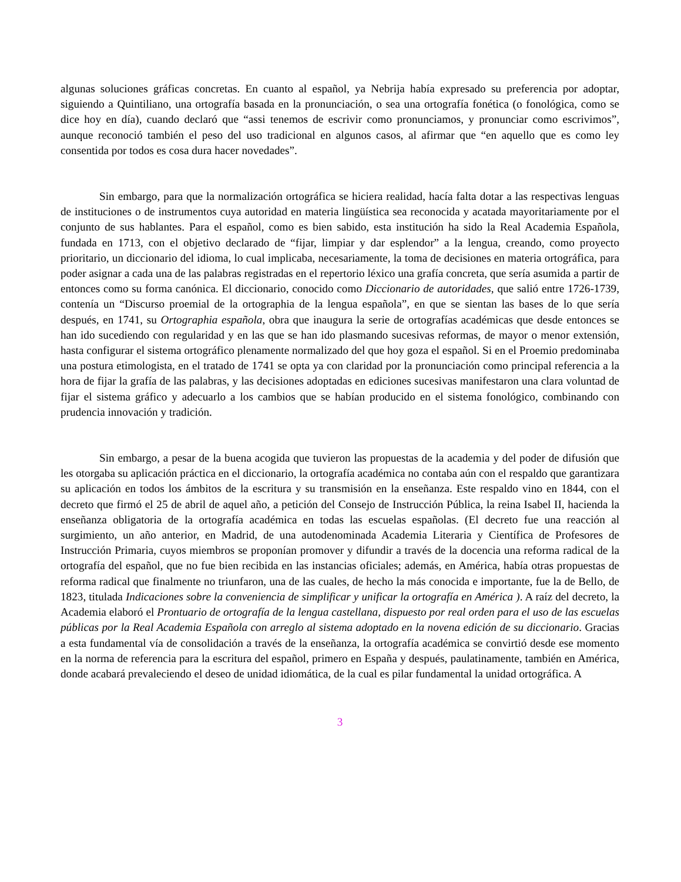algunas soluciones gráficas concretas. En cuanto al español, ya Nebrija había expresado su preferencia por adoptar, siguiendo a Quintiliano, una ortografía basada en la pronunciación, o sea una ortografía fonética (o fonológica, como se dice hoy en día), cuando declaró que “assi tenemos de escrivir como pronunciamos, y pronunciar como escrivimos”, aunque reconoció también el peso del uso tradicional en algunos casos, al afirmar que “en aquello que es como ley consentida por todos es cosa dura hacer novedades”.
Sin embargo, para que la normalización ortográfica se hiciera realidad, hacía falta dotar a las respectivas lenguas de instituciones o de instrumentos cuya autoridad en materia lingüística sea reconocida y acatada mayoritariamente por el conjunto de sus hablantes. Para el español, como es bien sabido, esta institución ha sido la Real Academia Española, fundada en 1713, con el objetivo declarado de “fijar, limpiar y dar esplendor” a la lengua, creando, como proyecto prioritario, un diccionario del idioma, lo cual implicaba, necesariamente, la toma de decisiones en materia ortográfica, para poder asignar a cada una de las palabras registradas en el repertorio léxico una grafía concreta, que sería asumida a partir de entonces como su forma canónica. El diccionario, conocido como Diccionario de autoridades, que salió entre 1726-1739, contenía un “Discurso proemial de la ortographia de la lengua española”, en que se sientan las bases de lo que sería después, en 1741, su Ortographia española, obra que inaugura la serie de ortografías académicas que desde entonces se han ido sucediendo con regularidad y en las que se han ido plasmando sucesivas reformas, de mayor o menor extensión, hasta configurar el sistema ortográfico plenamente normalizado del que hoy goza el español. Si en el Proemio predominaba una postura etimologista, en el tratado de 1741 se opta ya con claridad por la pronunciación como principal referencia a la hora de fijar la grafía de las palabras, y las decisiones adoptadas en ediciones sucesivas manifestaron una clara voluntad de fijar el sistema gráfico y adecuarlo a los cambios que se habían producido en el sistema fonológico, combinando con prudencia innovación y tradición.
Sin embargo, a pesar de la buena acogida que tuvieron las propuestas de la academia y del poder de difusión que les otorgaba su aplicación práctica en el diccionario, la ortografía académica no contaba aún con el respaldo que garantizara su aplicación en todos los ámbitos de la escritura y su transmisión en la enseñanza. Este respaldo vino en 1844, con el decreto que firmó el 25 de abril de aquel año, a petición del Consejo de Instrucción Pública, la reina Isabel II, hacienda la enseñanza obligatoria de la ortografía académica en todas las escuelas españolas. (El decreto fue una reacción al surgimiento, un año anterior, en Madrid, de una autodenominada Academia Literaria y Científica de Profesores de Instrucción Primaria, cuyos miembros se proponían promover y difundir a través de la docencia una reforma radical de la ortografía del español, que no fue bien recibida en las instancias oficiales; además, en América, había otras propuestas de reforma radical que finalmente no triunfaron, una de las cuales, de hecho la más conocida e importante, fue la de Bello, de 1823, titulada Indicaciones sobre la conveniencia de simplificar y unificar la ortografía en América ). A raíz del decreto, la Academia elaboró el Prontuario de ortografía de la lengua castellana, dispuesto por real orden para el uso de las escuelas públicas por la Real Academia Española con arreglo al sistema adoptado en la novena edición de su diccionario. Gracias a esta fundamental vía de consolidación a través de la enseñanza, la ortografía académica se convirtió desde ese momento en la norma de referencia para la escritura del español, primero en España y después, paulatinamente, también en América, donde acabará prevaleciendo el deseo de unidad idiomática, de la cual es pilar fundamental la unidad ortográfica. A
3